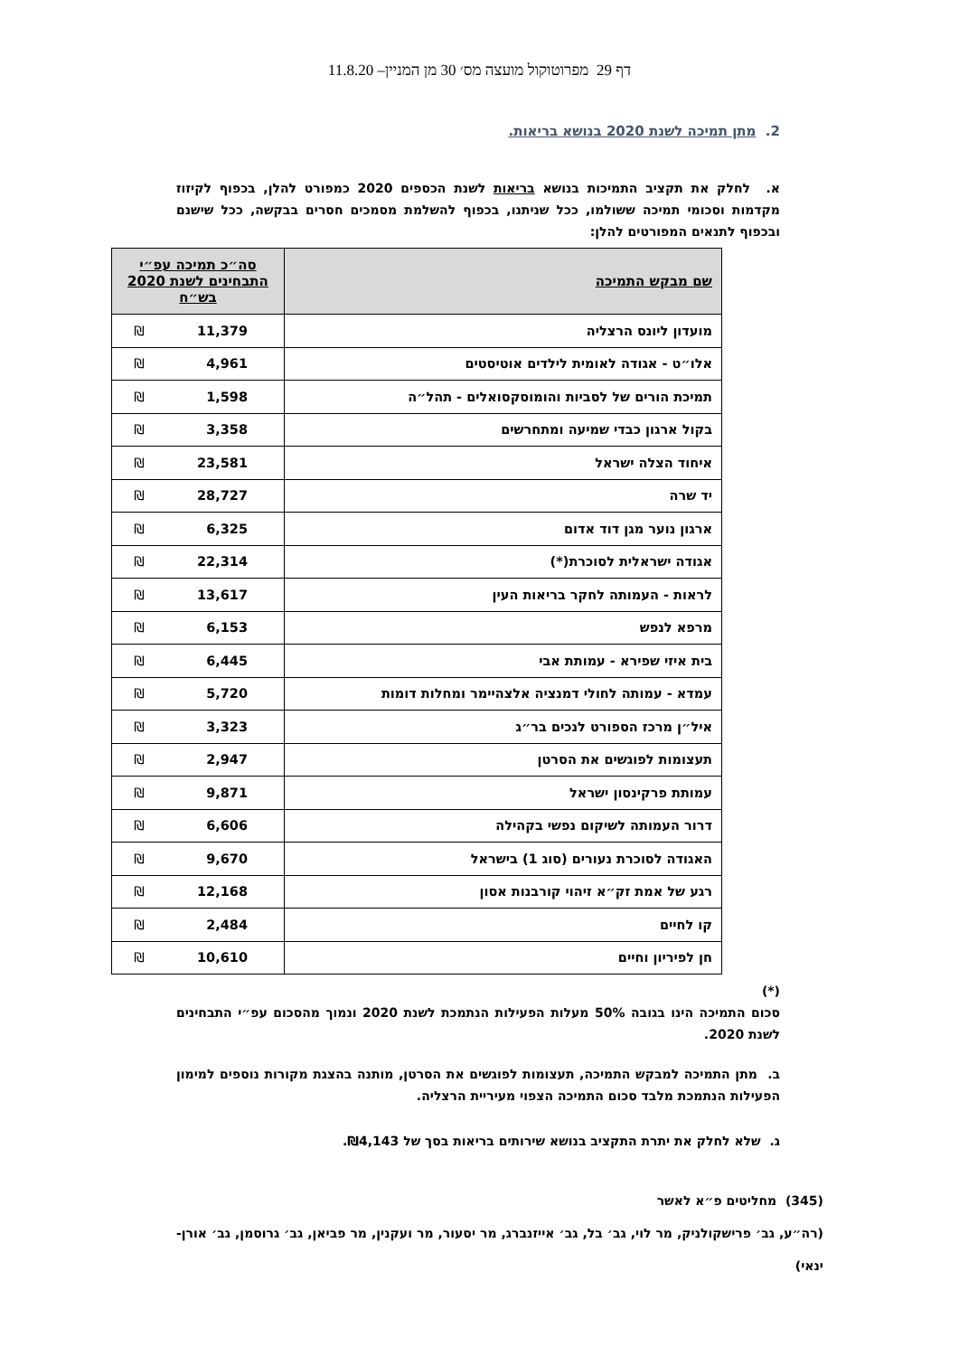דף 29 מפרוטוקול מועצה מס׳ 30 מן המניין– 11.8.20
2. מתן תמיכה לשנת 2020 בנושא בריאות.
א. לחלק את תקציב התמיכות בנושא בריאות לשנת הכספים 2020 כמפורט להלן, בכפוף לקיזוז מקדמות וסכומי תמיכה ששולמו, ככל שניתנו, בכפוף להשלמת מסמכים חסרים בבקשה, ככל שישנם ובכפוף לתנאים המפורטים להלן:
| שם מבקש התמיכה | סה״כ תמיכה עפ״י התבחינים לשנת 2020 בש״ח |
| --- | --- |
| מועדון ליונס הרצליה | ₪ 11,379 |
| אלו״ט - אגודה לאומית לילדים אוטיסטים | ₪ 4,961 |
| תמיכת הורים של לסביות והומוסקסואלים - תהל״ה | ₪ 1,598 |
| בקול ארגון כבדי שמיעה ומתחרשים | ₪ 3,358 |
| איחוד הצלה ישראל | ₪ 23,581 |
| יד שרה | ₪ 28,727 |
| ארגון נוער מגן דוד אדום | ₪ 6,325 |
| אגודה ישראלית לסוכרת(*) | ₪ 22,314 |
| לראות - העמותה לחקר בריאות העין | ₪ 13,617 |
| מרפא לנפש | ₪ 6,153 |
| בית איזי שפירא - עמותת אבי | ₪ 6,445 |
| עמדא - עמותה לחולי דמנציה אלצהיימר ומחלות דומות | ₪ 5,720 |
| איל״ן מרכז הספורט לנכים בר״ג | ₪ 3,323 |
| תעצומות לפוגשים את הסרטן | ₪ 2,947 |
| עמותת פרקינסון ישראל | ₪ 9,871 |
| דרור העמותה לשיקום נפשי בקהילה | ₪ 6,606 |
| האגודה לסוכרת נעורים (סוג 1) בישראל | ₪ 9,670 |
| רגע של אמת זק״א זיהוי קורבנות אסון | ₪ 12,168 |
| קו לחיים | ₪ 2,484 |
| חן לפיריון וחיים | ₪ 10,610 |
(*)
סכום התמיכה הינו בגובה 50% מעלות הפעילות הנתמכת לשנת 2020 ונמוך מהסכום עפ״י התבחינים לשנת 2020.
ב. מתן התמיכה למבקש התמיכה, תעצומות לפוגשים את הסרטן, מותנה בהצגת מקורות נוספים למימון הפעילות הנתמכת מלבד סכום התמיכה הצפוי מעיריית הרצליה.
ג. שלא לחלק את יתרת התקציב בנושא שירותים בריאות בסך של ₪4,143.
(345) מחליטים פ״א לאשר
(רה״ע, גב׳ פרישקולניק, מר לוי, גב׳ בל, גב׳ אייזנברג, מר יסעור, מר ועקנין, מר פביאן, גב׳ גרוסמן, גב׳ אורן-ינאי)